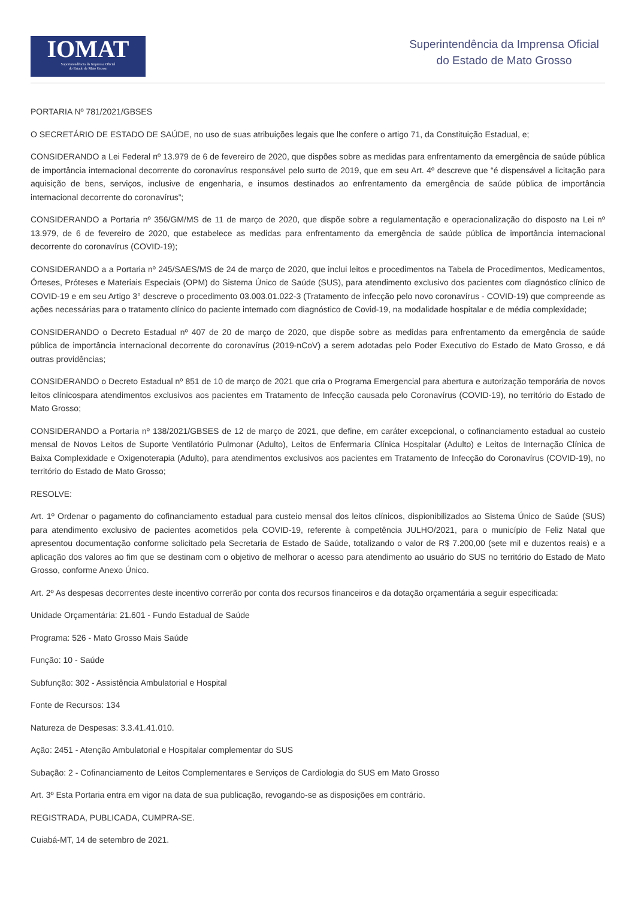IOMAT
Superintendência da Imprensa Oficial
do Estado de Mato Grosso
Superintendência da Imprensa Oficial
do Estado de Mato Grosso
PORTARIA Nº 781/2021/GBSES
O SECRETÁRIO DE ESTADO DE SAÚDE, no uso de suas atribuições legais que lhe confere o artigo 71, da Constituição Estadual, e;
CONSIDERANDO a Lei Federal nº 13.979 de 6 de fevereiro de 2020, que dispões sobre as medidas para enfrentamento da emergência de saúde pública de importância internacional decorrente do coronavírus responsável pelo surto de 2019, que em seu Art. 4º descreve que “é dispensável a licitação para aquisição de bens, serviços, inclusive de engenharia, e insumos destinados ao enfrentamento da emergência de saúde pública de importância internacional decorrente do coronavírus”;
CONSIDERANDO a Portaria nº 356/GM/MS de 11 de março de 2020, que dispõe sobre a regulamentação e operacionalização do disposto na Lei nº 13.979, de 6 de fevereiro de 2020, que estabelece as medidas para enfrentamento da emergência de saúde pública de importância internacional decorrente do coronavírus (COVID-19);
CONSIDERANDO a a Portaria nº 245/SAES/MS de 24 de março de 2020, que inclui leitos e procedimentos na Tabela de Procedimentos, Medicamentos, Órteses, Próteses e Materiais Especiais (OPM) do Sistema Único de Saúde (SUS), para atendimento exclusivo dos pacientes com diagnóstico clínico de COVID-19 e em seu Artigo 3° descreve o procedimento 03.003.01.022-3 (Tratamento de infecção pelo novo coronavírus - COVID-19) que compreende as ações necessárias para o tratamento clínico do paciente internado com diagnóstico de Covid-19, na modalidade hospitalar e de média complexidade;
CONSIDERANDO o Decreto Estadual nº 407 de 20 de março de 2020, que dispõe sobre as medidas para enfrentamento da emergência de saúde pública de importância internacional decorrente do coronavírus (2019-nCoV) a serem adotadas pelo Poder Executivo do Estado de Mato Grosso, e dá outras providências;
CONSIDERANDO o Decreto Estadual nº 851 de 10 de março de 2021 que cria o Programa Emergencial para abertura e autorização temporária de novos leitos clínicospara atendimentos exclusivos aos pacientes em Tratamento de Infecção causada pelo Coronavírus (COVID-19), no território do Estado de Mato Grosso;
CONSIDERANDO a Portaria nº 138/2021/GBSES de 12 de março de 2021, que define, em caráter excepcional, o cofinanciamento estadual ao custeio mensal de Novos Leitos de Suporte Ventilatório Pulmonar (Adulto), Leitos de Enfermaria Clínica Hospitalar (Adulto) e Leitos de Internação Clínica de Baixa Complexidade e Oxigenoterapia (Adulto), para atendimentos exclusivos aos pacientes em Tratamento de Infecção do Coronavírus (COVID-19), no território do Estado de Mato Grosso;
RESOLVE:
Art. 1º Ordenar o pagamento do cofinanciamento estadual para custeio mensal dos leitos clínicos, dispionibilizados ao Sistema Único de Saúde (SUS) para atendimento exclusivo de pacientes acometidos pela COVID-19, referente à competência JULHO/2021, para o município de Feliz Natal que apresentou documentação conforme solicitado pela Secretaria de Estado de Saúde, totalizando o valor de R$ 7.200,00 (sete mil e duzentos reais) e a aplicação dos valores ao fim que se destinam com o objetivo de melhorar o acesso para atendimento ao usuário do SUS no território do Estado de Mato Grosso, conforme Anexo Único.
Art. 2º As despesas decorrentes deste incentivo correrão por conta dos recursos financeiros e da dotação orçamentária a seguir especificada:
Unidade Orçamentária: 21.601 - Fundo Estadual de Saúde
Programa: 526 - Mato Grosso Mais Saúde
Função: 10 - Saúde
Subfunção: 302 - Assistência Ambulatorial e Hospital
Fonte de Recursos: 134
Natureza de Despesas: 3.3.41.41.010.
Ação: 2451 - Atenção Ambulatorial e Hospitalar complementar do SUS
Subação: 2 - Cofinanciamento de Leitos Complementares e Serviços de Cardiologia do SUS em Mato Grosso
Art. 3º Esta Portaria entra em vigor na data de sua publicação, revogando-se as disposições em contrário.
REGISTRADA, PUBLICADA, CUMPRA-SE.
Cuiabá-MT, 14 de setembro de 2021.